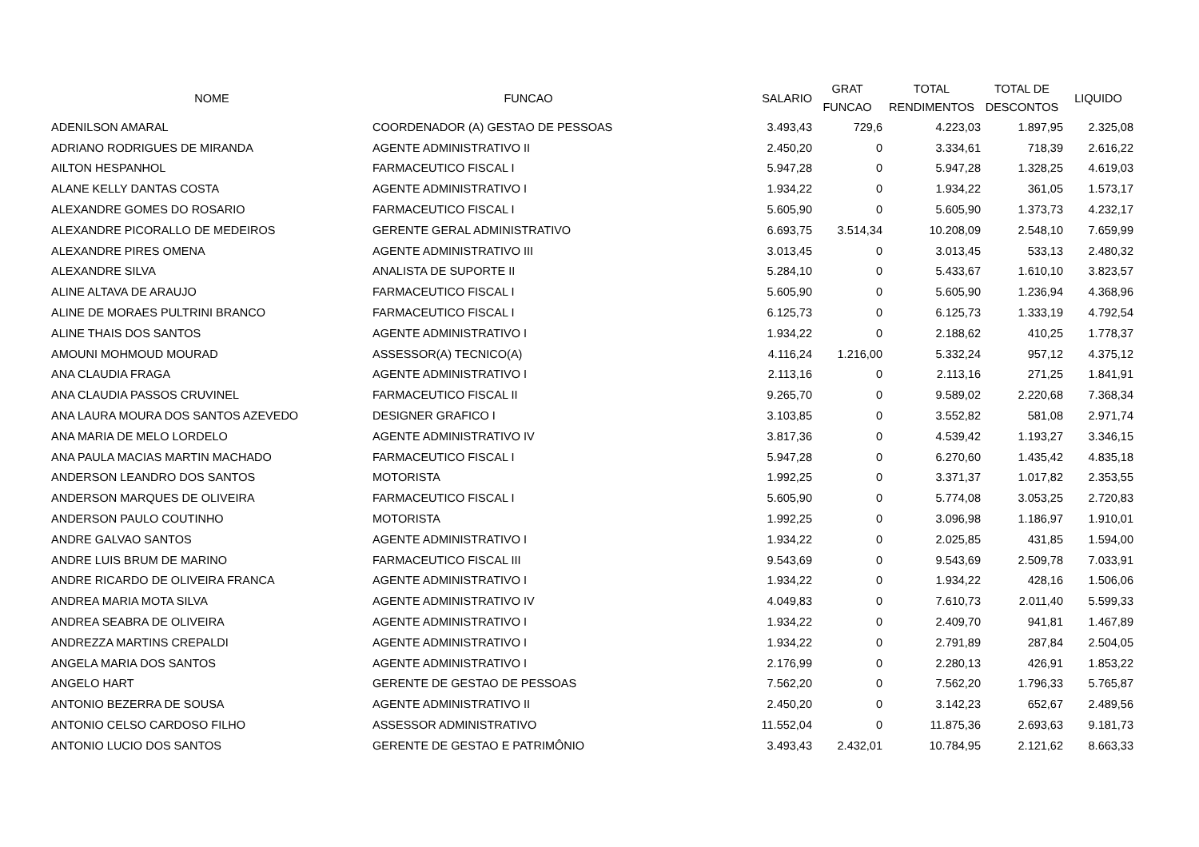| NOME | FUNCAO | SALARIO | GRAT FUNCAO | TOTAL RENDIMENTOS | TOTAL DE DESCONTOS | LIQUIDO |
| --- | --- | --- | --- | --- | --- | --- |
| ADENILSON AMARAL | COORDENADOR (A) GESTAO DE PESSOAS | 3.493,43 | 729,6 | 4.223,03 | 1.897,95 | 2.325,08 |
| ADRIANO RODRIGUES DE MIRANDA | AGENTE ADMINISTRATIVO II | 2.450,20 | 0 | 3.334,61 | 718,39 | 2.616,22 |
| AILTON HESPANHOL | FARMACEUTICO FISCAL I | 5.947,28 | 0 | 5.947,28 | 1.328,25 | 4.619,03 |
| ALANE KELLY DANTAS COSTA | AGENTE ADMINISTRATIVO I | 1.934,22 | 0 | 1.934,22 | 361,05 | 1.573,17 |
| ALEXANDRE GOMES DO ROSARIO | FARMACEUTICO FISCAL I | 5.605,90 | 0 | 5.605,90 | 1.373,73 | 4.232,17 |
| ALEXANDRE PICORALLO DE MEDEIROS | GERENTE GERAL ADMINISTRATIVO | 6.693,75 | 3.514,34 | 10.208,09 | 2.548,10 | 7.659,99 |
| ALEXANDRE PIRES OMENA | AGENTE ADMINISTRATIVO III | 3.013,45 | 0 | 3.013,45 | 533,13 | 2.480,32 |
| ALEXANDRE SILVA | ANALISTA DE SUPORTE II | 5.284,10 | 0 | 5.433,67 | 1.610,10 | 3.823,57 |
| ALINE ALTAVA DE ARAUJO | FARMACEUTICO FISCAL I | 5.605,90 | 0 | 5.605,90 | 1.236,94 | 4.368,96 |
| ALINE DE MORAES PULTRINI BRANCO | FARMACEUTICO FISCAL I | 6.125,73 | 0 | 6.125,73 | 1.333,19 | 4.792,54 |
| ALINE THAIS DOS SANTOS | AGENTE ADMINISTRATIVO I | 1.934,22 | 0 | 2.188,62 | 410,25 | 1.778,37 |
| AMOUNI MOHMOUD MOURAD | ASSESSOR(A) TECNICO(A) | 4.116,24 | 1.216,00 | 5.332,24 | 957,12 | 4.375,12 |
| ANA CLAUDIA FRAGA | AGENTE ADMINISTRATIVO I | 2.113,16 | 0 | 2.113,16 | 271,25 | 1.841,91 |
| ANA CLAUDIA PASSOS CRUVINEL | FARMACEUTICO FISCAL II | 9.265,70 | 0 | 9.589,02 | 2.220,68 | 7.368,34 |
| ANA LAURA MOURA DOS SANTOS AZEVEDO | DESIGNER GRAFICO I | 3.103,85 | 0 | 3.552,82 | 581,08 | 2.971,74 |
| ANA MARIA DE MELO LORDELO | AGENTE ADMINISTRATIVO IV | 3.817,36 | 0 | 4.539,42 | 1.193,27 | 3.346,15 |
| ANA PAULA MACIAS MARTIN MACHADO | FARMACEUTICO FISCAL I | 5.947,28 | 0 | 6.270,60 | 1.435,42 | 4.835,18 |
| ANDERSON LEANDRO DOS SANTOS | MOTORISTA | 1.992,25 | 0 | 3.371,37 | 1.017,82 | 2.353,55 |
| ANDERSON MARQUES DE OLIVEIRA | FARMACEUTICO FISCAL I | 5.605,90 | 0 | 5.774,08 | 3.053,25 | 2.720,83 |
| ANDERSON PAULO COUTINHO | MOTORISTA | 1.992,25 | 0 | 3.096,98 | 1.186,97 | 1.910,01 |
| ANDRE GALVAO SANTOS | AGENTE ADMINISTRATIVO I | 1.934,22 | 0 | 2.025,85 | 431,85 | 1.594,00 |
| ANDRE LUIS BRUM DE MARINO | FARMACEUTICO FISCAL III | 9.543,69 | 0 | 9.543,69 | 2.509,78 | 7.033,91 |
| ANDRE RICARDO DE OLIVEIRA FRANCA | AGENTE ADMINISTRATIVO I | 1.934,22 | 0 | 1.934,22 | 428,16 | 1.506,06 |
| ANDREA MARIA MOTA SILVA | AGENTE ADMINISTRATIVO IV | 4.049,83 | 0 | 7.610,73 | 2.011,40 | 5.599,33 |
| ANDREA SEABRA DE OLIVEIRA | AGENTE ADMINISTRATIVO I | 1.934,22 | 0 | 2.409,70 | 941,81 | 1.467,89 |
| ANDREZZA MARTINS CREPALDI | AGENTE ADMINISTRATIVO I | 1.934,22 | 0 | 2.791,89 | 287,84 | 2.504,05 |
| ANGELA MARIA DOS SANTOS | AGENTE ADMINISTRATIVO I | 2.176,99 | 0 | 2.280,13 | 426,91 | 1.853,22 |
| ANGELO HART | GERENTE DE GESTAO DE PESSOAS | 7.562,20 | 0 | 7.562,20 | 1.796,33 | 5.765,87 |
| ANTONIO BEZERRA DE SOUSA | AGENTE ADMINISTRATIVO II | 2.450,20 | 0 | 3.142,23 | 652,67 | 2.489,56 |
| ANTONIO CELSO CARDOSO FILHO | ASSESSOR ADMINISTRATIVO | 11.552,04 | 0 | 11.875,36 | 2.693,63 | 9.181,73 |
| ANTONIO LUCIO DOS SANTOS | GERENTE DE GESTAO E PATRIMÔNIO | 3.493,43 | 2.432,01 | 10.784,95 | 2.121,62 | 8.663,33 |